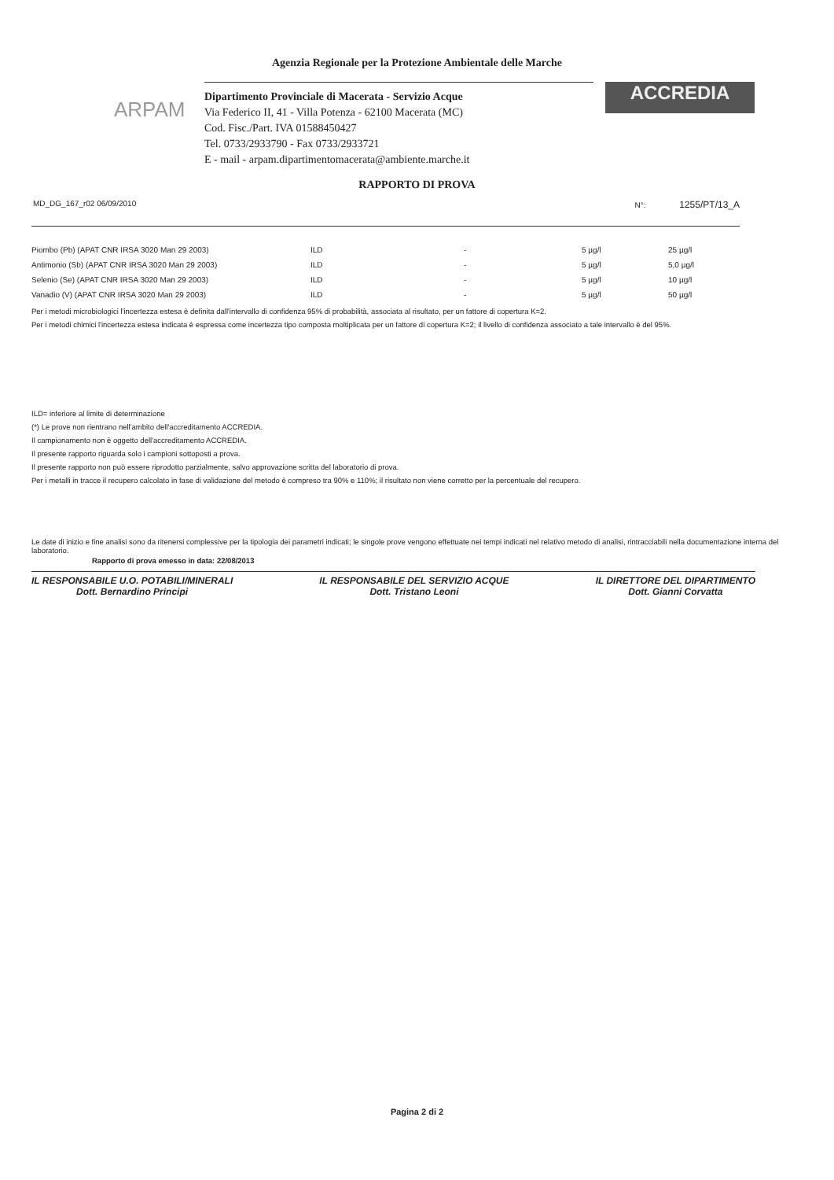Agenzia Regionale per la Protezione Ambientale delle Marche
ARPAM
Dipartimento Provinciale di Macerata - Servizio Acque
Via Federico II, 41 - Villa Potenza - 62100 Macerata (MC)
Cod. Fisc./Part. IVA 01588450427
Tel. 0733/2933790 - Fax 0733/2933721
E - mail - arpam.dipartimentomacerata@ambiente.marche.it
ACCREDIA
RAPPORTO DI PROVA
MD_DG_167_r02 06/09/2010 N°: 1255/PT/13_A
| Piombo (Pb) (APAT CNR IRSA 3020 Man 29 2003) | ILD | - | 5 µg/l | 25 µg/l |
| Antimonio (Sb) (APAT CNR IRSA 3020 Man 29 2003) | ILD | - | 5 µg/l | 5,0 µg/l |
| Selenio (Se) (APAT CNR IRSA 3020 Man 29 2003) | ILD | - | 5 µg/l | 10 µg/l |
| Vanadio (V) (APAT CNR IRSA 3020 Man 29 2003) | ILD | - | 5 µg/l | 50 µg/l |
Per i metodi microbiologici l'incertezza estesa è definita dall'intervallo di confidenza 95% di probabilità, associata al risultato, per un fattore di copertura K=2.
Per i metodi chimici l'incertezza estesa indicata è espressa come incertezza tipo composta moltiplicata per un fattore di copertura K=2; il livello di confidenza associato a tale intervallo è del 95%.
ILD= inferiore al limite di determinazione
(*) Le prove non rientrano nell'ambito dell'accreditamento ACCREDIA.
Il campionamento non è oggetto dell'accreditamento ACCREDIA.
Il presente rapporto riguarda solo i campioni sottoposti a prova.
Il presente rapporto non può essere riprodotto parzialmente, salvo approvazione scritta del laboratorio di prova.
Per i metalli in tracce il recupero calcolato in fase di validazione del metodo è compreso tra 90% e 110%; il risultato non viene corretto per la percentuale del recupero.
Le date di inizio e fine analisi sono da ritenersi complessive per la tipologia dei parametri indicati; le singole prove vengono effettuate nei tempi indicati nel relativo metodo di analisi, rintracciabili nella documentazione interna del laboratorio.
Rapporto di prova emesso in data: 22/08/2013
IL RESPONSABILE U.O. POTABILI/MINERALI
Dott. Bernardino Principi
IL RESPONSABILE DEL SERVIZIO ACQUE
Dott. Tristano Leoni
IL DIRETTORE DEL DIPARTIMENTO
Dott. Gianni Corvatta
Pagina 2 di 2